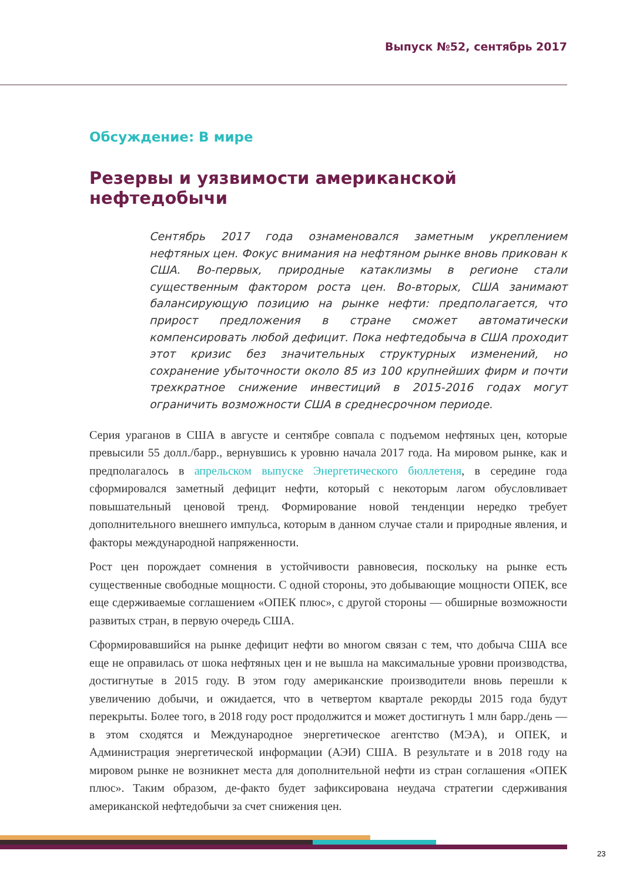Выпуск №52, сентябрь 2017
Обсуждение: В мире
Резервы и уязвимости американской нефтедобычи
Сентябрь 2017 года ознаменовался заметным укреплением нефтяных цен. Фокус внимания на нефтяном рынке вновь прикован к США. Во-первых, природные катаклизмы в регионе стали существенным фактором роста цен. Во-вторых, США занимают балансирующую позицию на рынке нефти: предполагается, что прирост предложения в стране сможет автоматически компенсировать любой дефицит. Пока нефтедобыча в США проходит этот кризис без значительных структурных изменений, но сохранение убыточности около 85 из 100 крупнейших фирм и почти трехкратное снижение инвестиций в 2015-2016 годах могут ограничить возможности США в среднесрочном периоде.
Серия ураганов в США в августе и сентябре совпала с подъемом нефтяных цен, которые превысили 55 долл./барр., вернувшись к уровню начала 2017 года. На мировом рынке, как и предполагалось в апрельском выпуске Энергетического бюллетеня, в середине года сформировался заметный дефицит нефти, который с некоторым лагом обусловливает повышательный ценовой тренд. Формирование новой тенденции нередко требует дополнительного внешнего импульса, которым в данном случае стали и природные явления, и факторы международной напряженности.
Рост цен порождает сомнения в устойчивости равновесия, поскольку на рынке есть существенные свободные мощности. С одной стороны, это добывающие мощности ОПЕК, все еще сдерживаемые соглашением «ОПЕК плюс», с другой стороны — обширные возможности развитых стран, в первую очередь США.
Сформировавшийся на рынке дефицит нефти во многом связан с тем, что добыча США все еще не оправилась от шока нефтяных цен и не вышла на максимальные уровни производства, достигнутые в 2015 году. В этом году американские производители вновь перешли к увеличению добычи, и ожидается, что в четвертом квартале рекорды 2015 года будут перекрыты. Более того, в 2018 году рост продолжится и может достигнуть 1 млн барр./день — в этом сходятся и Международное энергетическое агентство (МЭА), и ОПЕК, и Администрация энергетической информации (АЭИ) США. В результате и в 2018 году на мировом рынке не возникнет места для дополнительной нефти из стран соглашения «ОПЕК плюс». Таким образом, де-факто будет зафиксирована неудача стратегии сдерживания американской нефтедобычи за счет снижения цен.
23